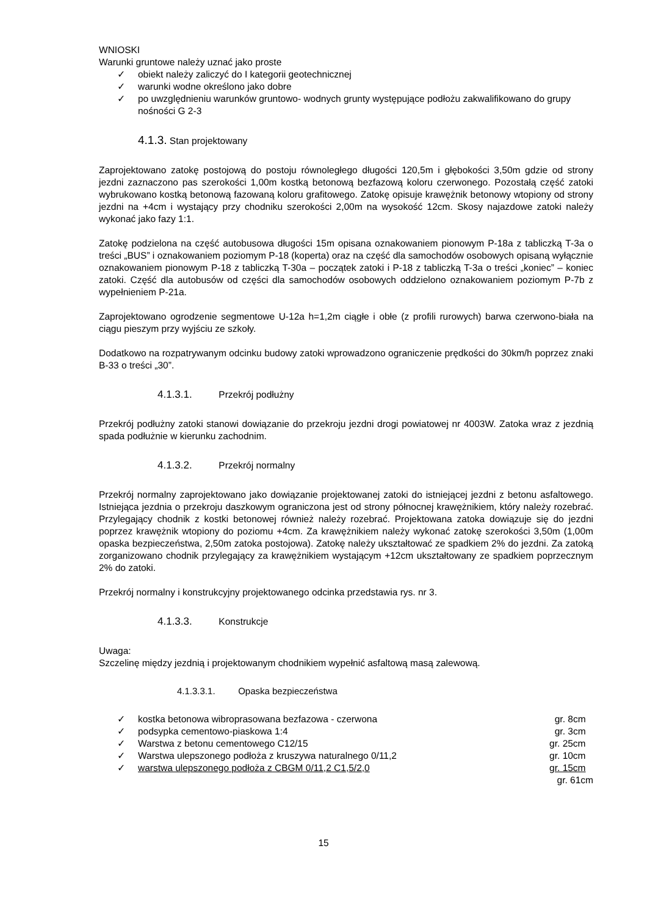WNIOSKI
Warunki gruntowe należy uznać jako proste
✓ obiekt należy zaliczyć do I kategorii geotechnicznej
✓ warunki wodne określono jako dobre
✓ po uwzględnieniu warunków gruntowo- wodnych grunty występujące podłożu zakwalifikowano do grupy nośności G 2-3
4.1.3. Stan projektowany
Zaprojektowano zatokę postojową do postoju równoległego długości 120,5m i głębokości 3,50m gdzie od strony jezdni zaznaczono pas szerokości 1,00m kostką betonową bezfazową koloru czerwonego. Pozostałą część zatoki wybrukowano kostką betonową fazowaną koloru grafitowego. Zatokę opisuje krawężnik betonowy wtopiony od strony jezdni na +4cm i wystający przy chodniku szerokości 2,00m na wysokość 12cm. Skosy najazdowe zatoki należy wykonać jako fazy 1:1.
Zatokę podzielona na część autobusowa długości 15m opisana oznakowaniem pionowym P-18a z tabliczką T-3a o treści „BUS” i oznakowaniem poziomym P-18 (koperta) oraz na część dla samochodów osobowych opisaną wyłącznie oznakowaniem pionowym P-18 z tabliczką T-30a – początek zatoki i P-18 z tabliczką T-3a o treści „koniec” – koniec zatoki. Część dla autobusów od części dla samochodów osobowych oddzielono oznakowaniem poziomym P-7b z wypełnieniem P-21a.
Zaprojektowano ogrodzenie segmentowe U-12a h=1,2m ciągłe i obłe (z profili rurowych) barwa czerwono-biała na ciągu pieszym przy wyjściu ze szkoły.
Dodatkowo na rozpatrywanym odcinku budowy zatoki wprowadzono ograniczenie prędkości do 30km/h poprzez znaki B-33 o treści „30”.
4.1.3.1. Przekrój podłużny
Przekrój podłużny zatoki stanowi dowiązanie do przekroju jezdni drogi powiatowej nr 4003W. Zatoka wraz z jezdnią spada podłużnie w kierunku zachodnim.
4.1.3.2. Przekrój normalny
Przekrój normalny zaprojektowano jako dowiązanie projektowanej zatoki do istniejącej jezdni z betonu asfaltowego. Istniejąca jezdnia o przekroju daszkowym ograniczona jest od strony północnej krawężnikiem, który należy rozebrać. Przylegający chodnik z kostki betonowej również należy rozebrać. Projektowana zatoka dowiązuje się do jezdni poprzez krawężnik wtopiony do poziomu +4cm. Za krawężnikiem należy wykonać zatokę szerokości 3,50m (1,00m opaska bezpieczeństwa, 2,50m zatoka postojowa). Zatokę należy ukształtować ze spadkiem 2% do jezdni. Za zatoką zorganizowano chodnik przylegający za krawężnikiem wystającym +12cm ukształtowany ze spadkiem poprzecznym 2% do zatoki.
Przekrój normalny i konstrukcyjny projektowanego odcinka przedstawia rys. nr 3.
4.1.3.3. Konstrukcje
Uwaga:
Szczelinę między jezdnią i projektowanym chodnikiem wypełnić asfaltową masą zalewową.
4.1.3.3.1. Opaska bezpieczeństwa
✓ kostka betonowa wibroprasowana bezfazowa - czerwona gr. 8cm
✓ podsypka cementowo-piaskowa 1:4 gr. 3cm
✓ Warstwa z betonu cementowego C12/15 gr. 25cm
✓ Warstwa ulepszonego podłoża z kruszywa naturalnego 0/11,2 gr. 10cm
✓ warstwa ulepszonego podłoża z CBGM 0/11,2 C1,5/2,0 gr. 15cm
gr. 61cm
15